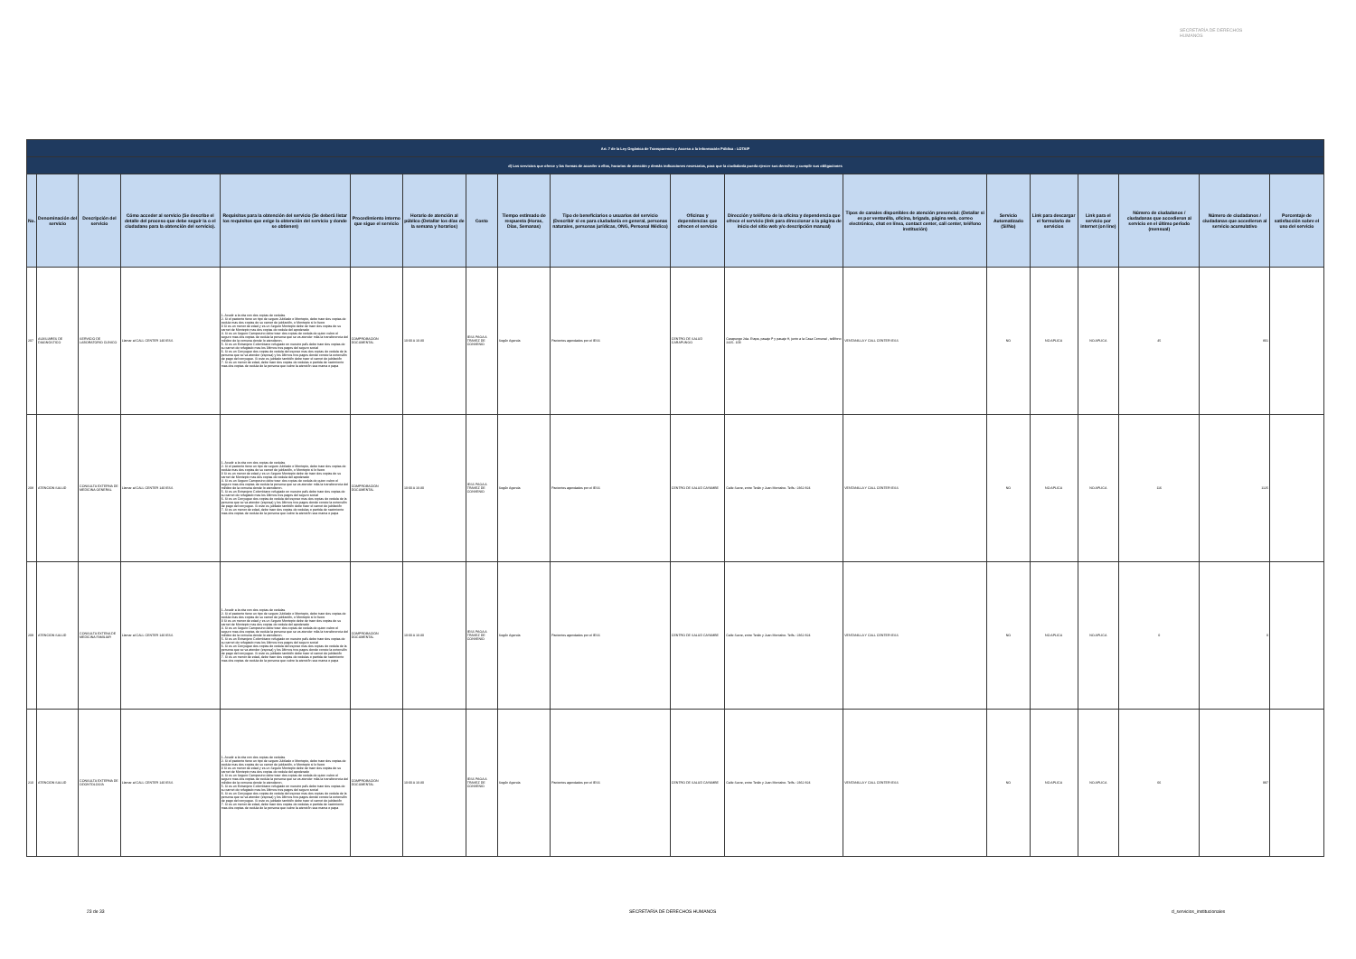SECRETARÍA DE DERECHOS HUMANOS
| Art. 7 de la Ley Orgánica de Transparencia y Acceso a la Información Pública - LOTAIP | | | | | | | | | | | | | | | | | | |
| d) Los servicios que ofrece y las formas de acceder a ellos, horarios de atención y demás indicaciones necesarias, para que la ciudadanía pueda ejercer sus derechos y cumplir sus obligaciones | | | | | | | | | | | | | | | | | | |
| No. | Denominación del servicio | Descripción del servicio | Cómo acceder al servicio (Se describe el detalle del proceso que debe seguir la o el ciudadano para la obtención del servicio). | Requisitos para la obtención del servicio (Se deberá listar los requisitos que exige la obtención del servicio y donde se obtienen) | Procedimiento interno que sigue el servicio | Horario de atención al público (Detallar los días de la semana y horarios) | Costo | Tiempo estimado de respuesta (Horas, Días, Semanas) | Tipo de beneficiarios o usuarios del servicio (Describir si es para ciudadanía en general, personas naturales, personas jurídicas, ONG, Personal Médico) | Oficinas y dependencias que ofrecen el servicio | Dirección y teléfono de la oficina y dependencia que ofrece el servicio (link para direccionar a la página de inicio del sitio web y/o descripción manual) | Tipos de canales disponibles de atención presencial: (Detallar si es por ventanilla, oficina, brigada, página web, correo electrónico, chat en línea, contact center, call center, teléfono institución) | Servicio Automatizado (Si/No) | Link para descargar el formulario de servicios | Link para el servicio por internet (on line) | Número de ciudadanos / ciudadanas que accedieron al servicio en el último período (mensual) | Número de ciudadanos / ciudadanas que accedieron al servicio acumulativo | Porcentaje de satisfacción sobre el uso del servicio |
| 207 | AUXILIARES DE DIAGNÓSTICO | SERVICIO DE LABORATORIO CLÍNICO | Llamar al CALL CENTER 140 IESS | 1. Acudir a la cita con dos copias de cedulas 2. Si el paciente tiene un tipo de seguro Jubilado o Montepio, debe traer dos copias de cedula mas dos copias de su carnet de jubilación, o Montepio si lo fuere 3 Si es un menor de edad y es un Seguro Montepio debe de traer dos copias de su carnet de Montepio mas dos copias de cedula del apoderado 4. Si es un Seguro Campesino debe traer dos copias de cedula de quien cubre el seguro mas dos copias de cedula la persona que se va atender más la transferencia del médico de la comuna donde lo atendieron. 5. Si es un Extranjero Colombiano refugiado en nuestro país debe traer dos copias de su carnet de refugiado mas los últimos tres pagos del seguro social 6. Si es un Conyugue dos copias de cedula del esposo mas dos copias de cedula de la persona que se va atender (esposa) y los últimos tres pagos donde conste la extensión de pago del conyugue. Si este es jubilado también debe traer el carnet de jubilación 7. Si es un menor de edad, debe traer dos copias de cedulas o partida de nacimiento mas dos copias de cedula de la persona que cubre la atención sea mama o papa | COMPROBACIÓN DOCUMENTAL | 10:00 A 16:30 | IESS PAGA A TRAVEZ DE CONVENIO | Según Agenda | Pacientes agendados por el IESS | CENTRO DE SALUD CARAPUNGO | Carapungo 2da. Etapa, pasaje P y pasaje H, junto a la Casa Comunal , teléfono 2425- 109 | VENTANILLA Y CALL CENTER IESS | NO | NO APLICA | NO APLICA | 45 | 801 | |
| 208 | ATENCIÓN SALUD | CONSULTA EXTERNA DE MEDICINA GENERAL | Llamar al CALL CENTER 140 IESS | 1. Acudir a la cita con dos copias de cedulas 2. Si el paciente tiene un tipo de seguro Jubilado o Montepio, debe traer dos copias de cedula mas dos copias de su carnet de jubilación, o Montepio si lo fuere 3 Si es un menor de edad y es un Seguro Montepio debe de traer dos copias de su carnet de Montepio mas dos copias de cedula del apoderado 4. Si es un Seguro Campesino debe traer dos copias de cedula de quien cubre el seguro mas dos copias de cedula la persona que se va atender más la transferencia del médico de la comuna donde lo atendieron. 5. Si es un Extranjero Colombiano refugiado en nuestro país debe traer dos copias de su carnet de refugiado mas los últimos tres pagos del seguro social 6. Si es un Conyugue dos copias de cedula del esposo mas dos copias de cedula de la persona que se va atender (esposa) y los últimos tres pagos donde conste la extensión de pago del conyugue. Si este es jubilado también debe traer el carnet de jubilación 7. Si es un menor de edad, debe traer dos copias de cedulas o partida de nacimiento mas dos copias de cedula de la persona que cubre la atención sea mama o papa | COMPROBACIÓN DOCUMENTAL | 10:00 A 16:30 | IESS PAGA A TRAVEZ DE CONVENIO | Según Agenda | Pacientes agendados por el IESS | CENTRO DE SALUD CAYAMBE | Calle Sucre, entre Terán y Juan Montalvo. Telfs.: 2362 824 | VENTANILLA Y CALL CENTER IESS | NO | NO APLICA | NO APLICA | 116 | 1125 | |
| 209 | ATENCIÓN SALUD | CONSULTA EXTENA DE MEDICINA FAMILIAR | Llamar al CALL CENTER 140 IESS | 1. Acudir a la cita con dos copias de cedulas 2. Si el paciente tiene un tipo de seguro Jubilado o Montepio, debe traer dos copias de cedula mas dos copias de su carnet de jubilación, o Montepio si lo fuere 3 Si es un menor de edad y es un Seguro Montepio debe de traer dos copias de su carnet de Montepio mas dos copias de cedula del apoderado 4. Si es un Seguro Campesino debe traer dos copias de cedula de quien cubre el seguro mas dos copias de cedula la persona que se va atender más la transferencia del médico de la comuna donde lo atendieron. 5. Si es un Extranjero Colombiano refugiado en nuestro país debe traer dos copias de su carnet de refugiado mas los últimos tres pagos del seguro social 6. Si es un Conyugue dos copias de cedula del esposo mas dos copias de cedula de la persona que se va atender (esposa) y los últimos tres pagos donde conste la extensión de pago del conyugue. Si este es jubilado también debe traer el carnet de jubilación 7. Si es un menor de edad, debe traer dos copias de cedulas o partida de nacimiento mas dos copias de cedula de la persona que cubre la atención sea mama o papa | COMPROBACIÓN DOCUMENTAL | 10:00 A 16:30 | IESS PAGA A TRAVEZ DE CONVENIO | Según Agenda | Pacientes agendados por el IESS | CENTRO DE SALUD CAYAMBE | Calle Sucre, entre Terán y Juan Montalvo. Telfs.: 2362 824 | VENTANILLA Y CALL CENTER IESS | NO | NO APLICA | NO APLICA | 0 | 0 | |
| 210 | ATENCIÓN SALUD | CONSULTA EXTERNA DE ODONTOLOGÍA | Llamar al CALL CENTER 140 IESS | 1. Acudir a la cita con dos copias de cedulas 2. Si el paciente tiene un tipo de seguro Jubilado o Montepio, debe traer dos copias de cedula mas dos copias de su carnet de jubilación, o Montepio si lo fuere 3 Si es un menor de edad y es un Seguro Montepio debe de traer dos copias de su carnet de Montepio mas dos copias de cedula del apoderado 4. Si es un Seguro Campesino debe traer dos copias de cedula de quien cubre el seguro mas dos copias de cedula la persona que se va atender más la transferencia del médico de la comuna donde lo atendieron. 5. Si es un Extranjero Colombiano refugiado en nuestro país debe traer dos copias de su carnet de refugiado mas los últimos tres pagos del seguro social 6. Si es un Conyugue dos copias de cedula del esposo mas dos copias de cedula de la persona que se va atender (esposa) y los últimos tres pagos donde conste la extensión de pago del conyugue. Si este es jubilado también debe traer el carnet de jubilación 7. Si es un menor de edad, debe traer dos copias de cedulas o partida de nacimiento mas dos copias de cedula de la persona que cubre la atención sea mama o papa | COMPROBACIÓN DOCUMENTAL | 10:00 A 16:30 | IESS PAGA A TRAVEZ DE CONVENIO | Según Agenda | Pacientes agendados por el IESS | CENTRO DE SALUD CAYAMBE | Calle Sucre, entre Terán y Juan Montalvo. Telfs.: 2362 824 | VENTANILLA Y CALL CENTER IESS | NO | NO APLICA | NO APLICA | 66 | 997 | |
23 de 33 SECRETARÍA DE DERECHOS HUMANOS d_servicios_institucionales